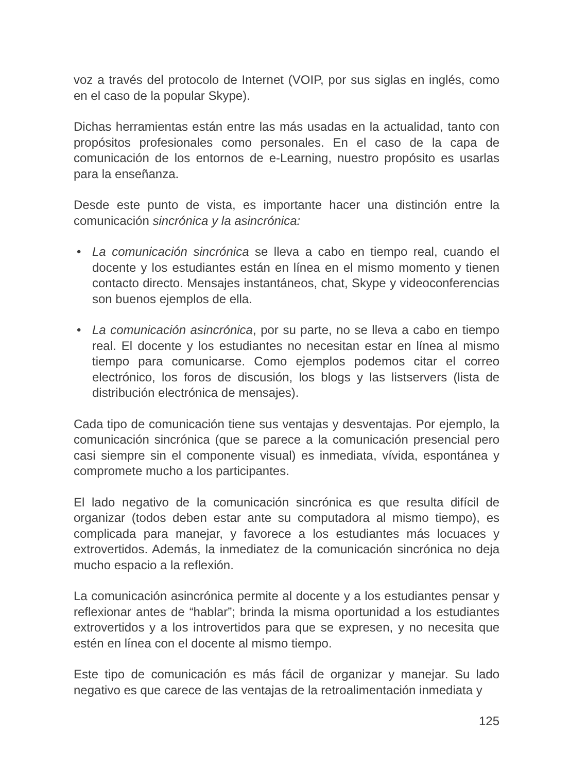voz a través del protocolo de Internet (VOIP, por sus siglas en inglés, como en el caso de la popular Skype).
Dichas herramientas están entre las más usadas en la actualidad, tanto con propósitos profesionales como personales. En el caso de la capa de comunicación de los entornos de e-Learning, nuestro propósito es usarlas para la enseñanza.
Desde este punto de vista, es importante hacer una distinción entre la comunicación sincrónica y la asincrónica:
• La comunicación sincrónica se lleva a cabo en tiempo real, cuando el docente y los estudiantes están en línea en el mismo momento y tienen contacto directo. Mensajes instantáneos, chat, Skype y videoconferencias son buenos ejemplos de ella.
• La comunicación asincrónica, por su parte, no se lleva a cabo en tiempo real. El docente y los estudiantes no necesitan estar en línea al mismo tiempo para comunicarse. Como ejemplos podemos citar el correo electrónico, los foros de discusión, los blogs y las listservers (lista de distribución electrónica de mensajes).
Cada tipo de comunicación tiene sus ventajas y desventajas. Por ejemplo, la comunicación sincrónica (que se parece a la comunicación presencial pero casi siempre sin el componente visual) es inmediata, vívida, espontánea y compromete mucho a los participantes.
El lado negativo de la comunicación sincrónica es que resulta difícil de organizar (todos deben estar ante su computadora al mismo tiempo), es complicada para manejar, y favorece a los estudiantes más locuaces y extrovertidos. Además, la inmediatez de la comunicación sincrónica no deja mucho espacio a la reflexión.
La comunicación asincrónica permite al docente y a los estudiantes pensar y reflexionar antes de “hablar”; brinda la misma oportunidad a los estudiantes extrovertidos y a los introvertidos para que se expresen, y no necesita que estén en línea con el docente al mismo tiempo.
Este tipo de comunicación es más fácil de organizar y manejar. Su lado negativo es que carece de las ventajas de la retroalimentación inmediata y
125